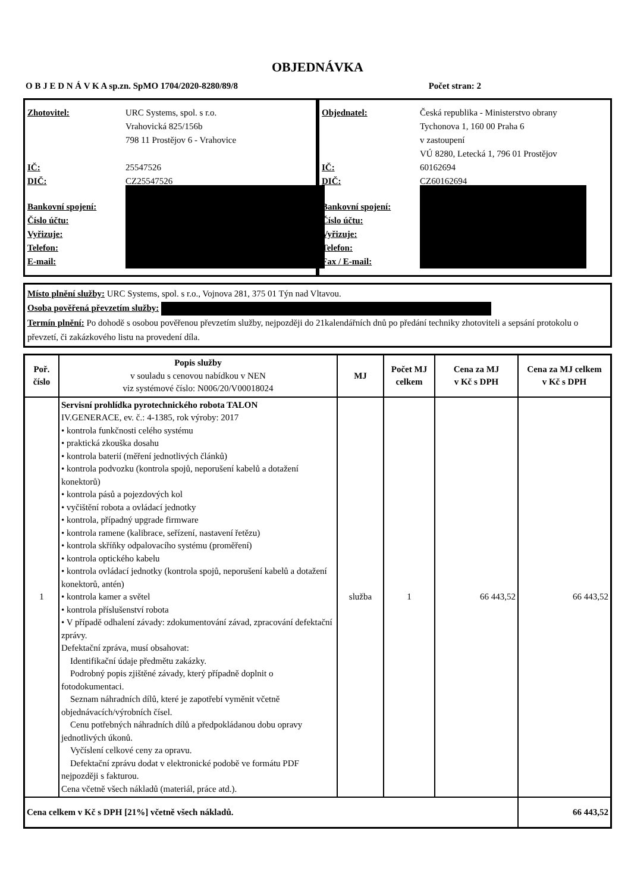OBJEDNÁVKA
O B J E D N Á V K A sp.zn. SpMO 1704/2020-8280/89/8 Počet stran: 2
Zhotovitel: URC Systems, spol. s r.o.
Vrahovická 825/156b
798 11 Prostějov 6 - Vrahovice
IČ: 25547526
DIČ: CZ25547526
Bankovní spojení:
Číslo účtu:
Vyřizuje:
Telefon:
E-mail:
Objednatel: Česká republika - Ministerstvo obrany
Tychonova 1, 160 00 Praha 6
v zastoupení
VÚ 8280, Letecká 1, 796 01 Prostějov
IČ: 60162694
DIČ: CZ60162694
Bankovní spojení:
Číslo účtu:
Vyřizuje:
Telefon:
Fax / E-mail:
Místo plnění služby: URC Systems, spol. s r.o., Vojnova 281, 375 01 Týn nad Vltavou.
Osoba pověřená převzetím služby:
Termín plnění: Po dohodě s osobou pověřenou převzetím služby, nejpozději do 21kalendářních dnů po předání techniky zhotoviteli a sepsání protokolu o převzetí, či zakázkového listu na provedení díla.
| Poř. číslo | Popis služby v souladu s cenovou nabídkou v NEN viz systémové číslo: N006/20/V00018024 | MJ | Počet MJ celkem | Cena za MJ v Kč s DPH | Cena za MJ celkem v Kč s DPH |
| --- | --- | --- | --- | --- | --- |
| 1 | Servisní prohlídka pyrotechnického robota TALON IV.GENERACE, ev. č.: 4-1385, rok výroby: 2017 • kontrola funkčnosti celého systému • praktická zkouška dosahu • kontrola baterií (měření jednotlivých článků) • kontrola podvozku (kontrola spojů, neporušení kabelů a dotažení konektorů) • kontrola pásů a pojezdových kol • vyčištění robota a ovládací jednotky • kontrola, případný upgrade firmware • kontrola ramene (kalibrace, seřízení, nastavení řetězu) • kontrola skříňky odpalovacího systému (proměření) • kontrola optického kabelu • kontrola ovládací jednotky (kontrola spojů, neporušení kabelů a dotažení konektorů, antén) • kontrola kamer a světel • kontrola příslušenství robota • V případě odhalení závady: zdokumentování závad, zpracování defektační zprávy. Defektační zpráva, musí obsahovat: Identifikační údaje předmětu zakázky. Podrobný popis zjištěné závady, který případně doplnit o fotodokumentaci. Seznam náhradních dílů, které je zapotřebí vyměnit včetně objednávacích/výrobních čísel. Cenu potřebných náhradních dílů a předpokládanou dobu opravy jednotlivých úkonů. Vyčíslení celkové ceny za opravu. Defektační zprávu dodat v elektronické podobě ve formátu PDF nejpozději s fakturou. Cena včetně všech nákladů (materiál, práce atd.). | služba | 1 | 66 443,52 | 66 443,52 |
| Cena celkem v Kč s DPH [21%] včetně všech nákladů. | | | | | 66 443,52 |